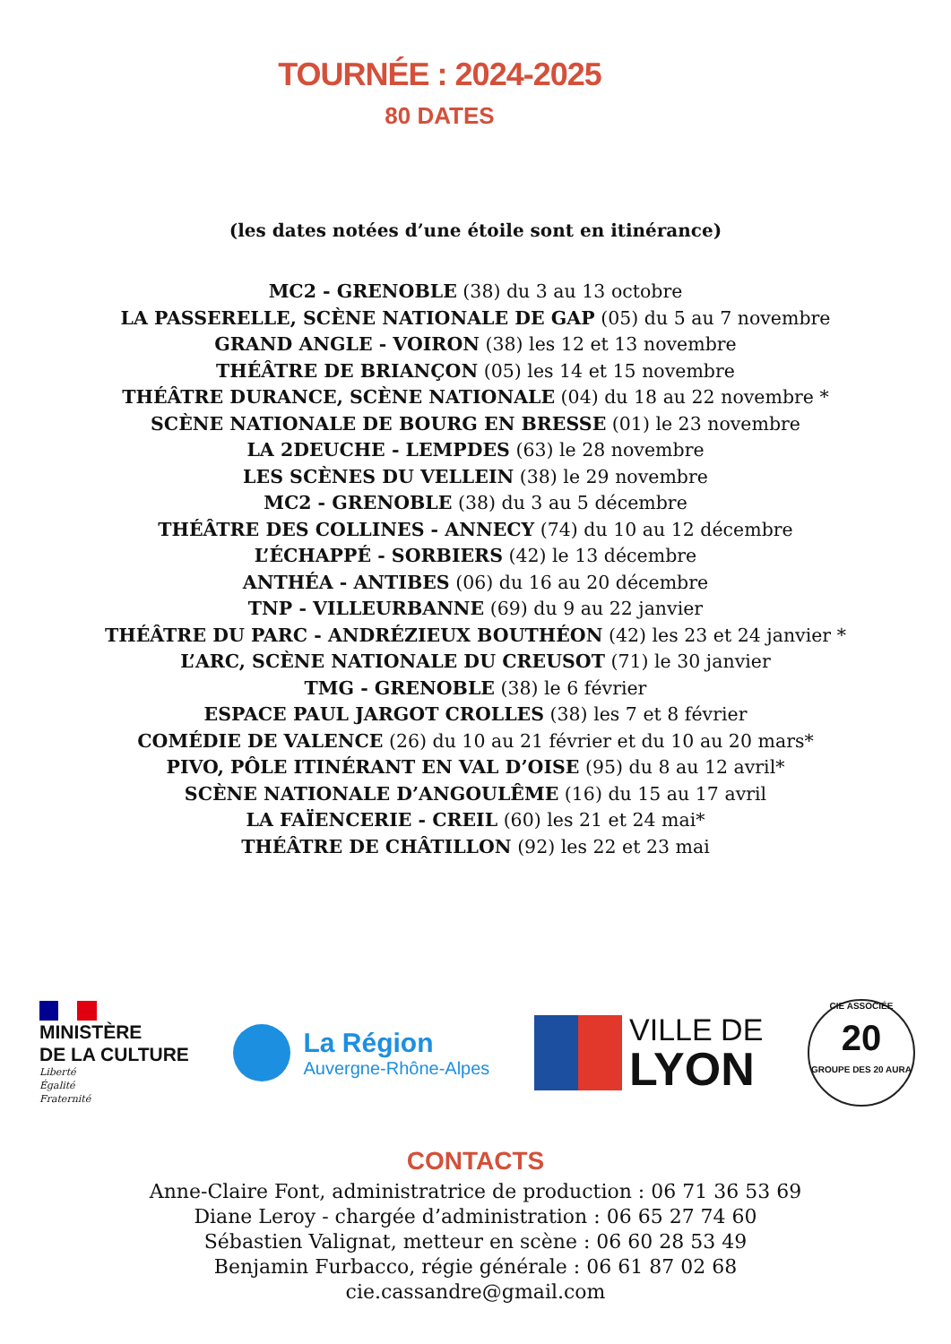TOURNÉE : 2024-2025
80 DATES
(les dates notées d’une étoile sont en itinérance)
MC2 - GRENOBLE (38) du 3 au 13 octobre
LA PASSERELLE, SCÈNE NATIONALE DE GAP (05) du 5 au 7 novembre
GRAND ANGLE - VOIRON (38) les 12 et 13 novembre
THÉÂTRE DE BRIANÇON (05) les 14 et 15 novembre
THÉÂTRE DURANCE, SCÈNE NATIONALE (04) du 18 au 22 novembre *
SCÈNE NATIONALE DE BOURG EN BRESSE (01) le 23 novembre
LA 2DEUCHE - LEMPDES (63) le 28 novembre
LES SCÈNES DU VELLEIN (38) le 29 novembre
MC2 - GRENOBLE (38) du 3 au 5 décembre
THÉÂTRE DES COLLINES - ANNECY (74) du 10 au 12 décembre
L’ÉCHAPPÉ - SORBIERS (42) le 13 décembre
ANTHÉA - ANTIBES (06) du 16 au 20 décembre
TNP - VILLEURBANNE (69) du 9 au 22 janvier
THÉÂTRE DU PARC - ANDRÉZIEUX BOUTHÉON (42) les 23 et 24 janvier *
L’ARC, SCÈNE NATIONALE DU CREUSOT (71) le 30 janvier
TMG - GRENOBLE (38) le 6 février
ESPACE PAUL JARGOT CROLLES (38) les 7 et 8 février
COMÉDIE DE VALENCE (26) du 10 au 21 février et du 10 au 20 mars*
PIVO, PÔLE ITINÉRANT EN VAL D’OISE (95) du 8 au 12 avril*
SCÈNE NATIONALE D’ANGOULÊME (16) du 15 au 17 avril
LA FAÏENCERIE - CREIL (60) les 21 et 24 mai*
THÉÂTRE DE CHÂTILLON (92) les 22 et 23 mai
MINISTÈRE
DE LA CULTURE
Liberté
Égalité
Fraternité
La Région
Auvergne-Rhône-Alpes
VILLE DE
LYON
CIE ASSOCIÉE
20
GROUPE DES 20 AURA
CONTACTS
Anne-Claire Font, administratrice de production : 06 71 36 53 69
Diane Leroy - chargée d’administration : 06 65 27 74 60
Sébastien Valignat, metteur en scène : 06 60 28 53 49
Benjamin Furbacco, régie générale : 06 61 87 02 68
cie.cassandre@gmail.com